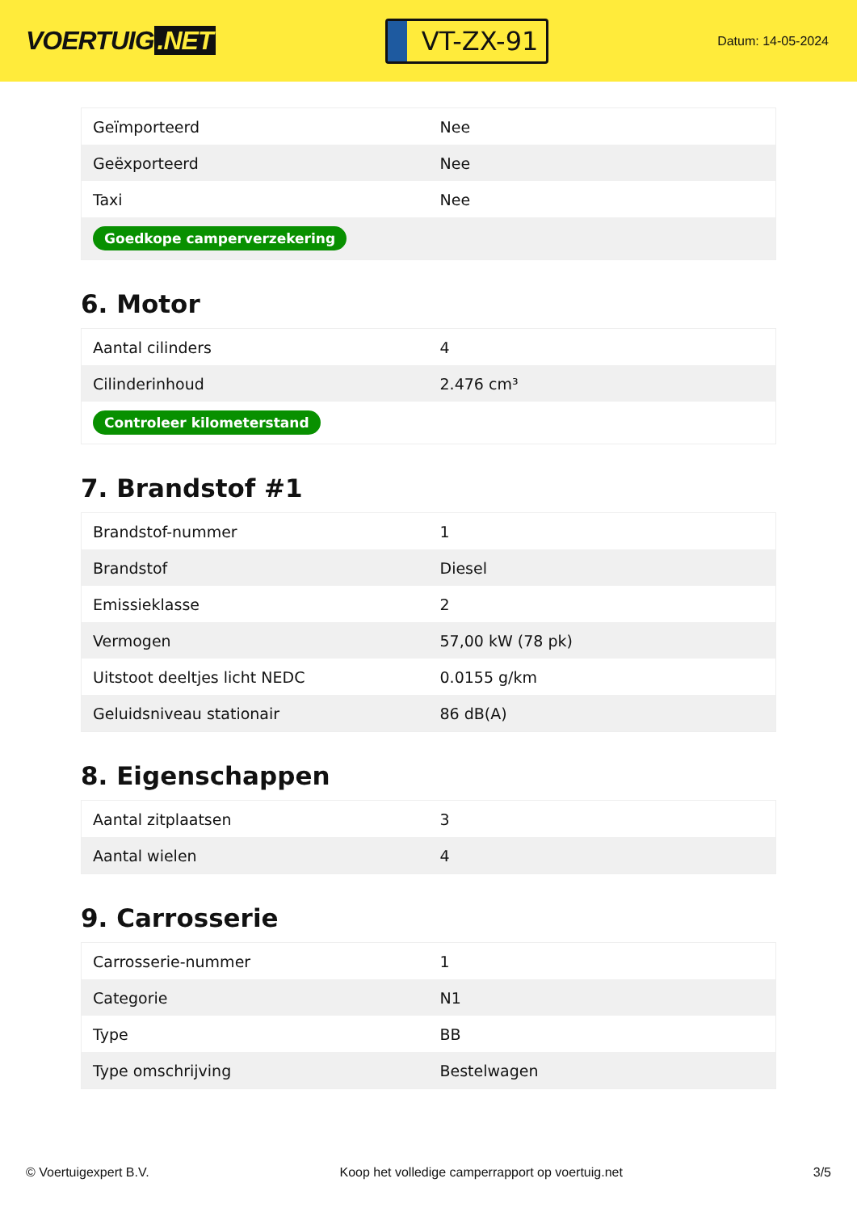VOERTUIG.NET
VT-ZX-91
Datum: 14-05-2024
| Geïmporteerd | Nee |
| Geëxporteerd | Nee |
| Taxi | Nee |
| Goedkope camperverzekering | |
6. Motor
| Aantal cilinders | 4 |
| Cilinderinhoud | 2.476 cm³ |
| Controleer kilometerstand | |
7. Brandstof #1
| Brandstof-nummer | 1 |
| Brandstof | Diesel |
| Emissieklasse | 2 |
| Vermogen | 57,00 kW (78 pk) |
| Uitstoot deeltjes licht NEDC | 0.0155 g/km |
| Geluidsniveau stationair | 86 dB(A) |
8. Eigenschappen
| Aantal zitplaatsen | 3 |
| Aantal wielen | 4 |
9. Carrosserie
| Carrosserie-nummer | 1 |
| Categorie | N1 |
| Type | BB |
| Type omschrijving | Bestelwagen |
© Voertuigexpert B.V. Koop het volledige camperrapport op voertuig.net 3/5